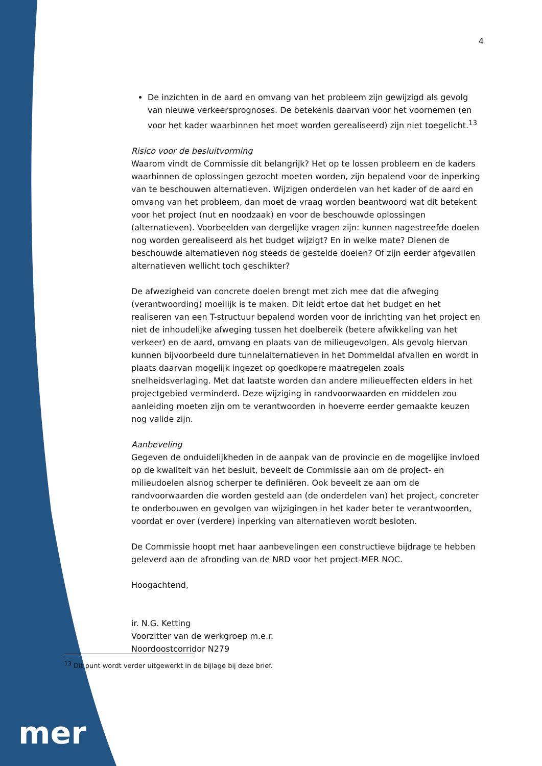4
De inzichten in de aard en omvang van het probleem zijn gewijzigd als gevolg van nieuwe verkeersprognoses. De betekenis daarvan voor het voornemen (en voor het kader waarbinnen het moet worden gerealiseerd) zijn niet toegelicht.<sup>13</sup>
Risico voor de besluitvorming
Waarom vindt de Commissie dit belangrijk? Het op te lossen probleem en de kaders waarbinnen de oplossingen gezocht moeten worden, zijn bepalend voor de inperking van te beschouwen alternatieven. Wijzigen onderdelen van het kader of de aard en omvang van het probleem, dan moet de vraag worden beantwoord wat dit betekent voor het project (nut en noodzaak) en voor de beschouwde oplossingen (alternatieven). Voorbeelden van dergelijke vragen zijn: kunnen nagestreefde doelen nog worden gerealiseerd als het budget wijzigt? En in welke mate? Dienen de beschouwde alternatieven nog steeds de gestelde doelen? Of zijn eerder afgevallen alternatieven wellicht toch geschikter?
De afwezigheid van concrete doelen brengt met zich mee dat die afweging (verantwoording) moeilijk is te maken. Dit leidt ertoe dat het budget en het realiseren van een T-structuur bepalend worden voor de inrichting van het project en niet de inhoudelijke afweging tussen het doelbereik (betere afwikkeling van het verkeer) en de aard, omvang en plaats van de milieugevolgen. Als gevolg hiervan kunnen bijvoorbeeld dure tunnelalternatieven in het Dommeldal afvallen en wordt in plaats daarvan mogelijk ingezet op goedkopere maatregelen zoals snelheidsverlaging. Met dat laatste worden dan andere milieueffecten elders in het projectgebied verminderd. Deze wijziging in randvoorwaarden en middelen zou aanleiding moeten zijn om te verantwoorden in hoeverre eerder gemaakte keuzen nog valide zijn.
Aanbeveling
Gegeven de onduidelijkheden in de aanpak van de provincie en de mogelijke invloed op de kwaliteit van het besluit, beveelt de Commissie aan om de project- en milieudoelen alsnog scherper te definiëren. Ook beveelt ze aan om de randvoorwaarden die worden gesteld aan (de onderdelen van) het project, concreter te onderbouwen en gevolgen van wijzigingen in het kader beter te verantwoorden, voordat er over (verdere) inperking van alternatieven wordt besloten.
De Commissie hoopt met haar aanbevelingen een constructieve bijdrage te hebben geleverd aan de afronding van de NRD voor het project-MER NOC.
Hoogachtend,
ir. N.G. Ketting
Voorzitter van de werkgroep m.e.r.
Noordoostcorridor N279
<sup>13</sup> Dit punt wordt verder uitgewerkt in de bijlage bij deze brief.
mer